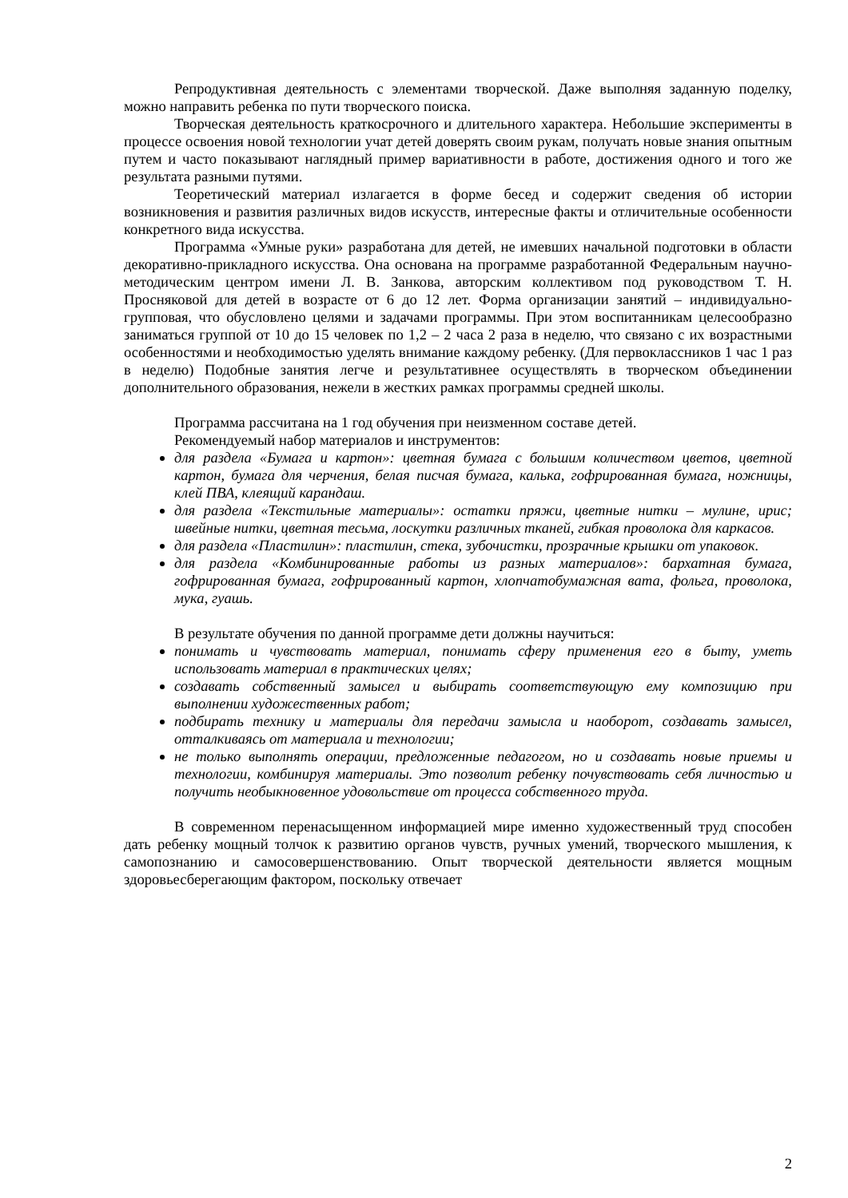Репродуктивная деятельность с элементами творческой. Даже выполняя заданную поделку, можно направить ребенка по пути творческого поиска.
Творческая деятельность краткосрочного и длительного характера. Небольшие эксперименты в процессе освоения новой технологии учат детей доверять своим рукам, получать новые знания опытным путем и часто показывают наглядный пример вариативности в работе, достижения одного и того же результата разными путями.
Теоретический материал излагается в форме бесед и содержит сведения об истории возникновения и развития различных видов искусств, интересные факты и отличительные особенности конкретного вида искусства.
Программа «Умные руки» разработана для детей, не имевших начальной подготовки в области декоративно-прикладного искусства. Она основана на программе разработанной Федеральным научно-методическим центром имени Л. В. Занкова, авторским коллективом под руководством Т. Н. Просняковой для детей в возрасте от 6 до 12 лет. Форма организации занятий – индивидуально-групповая, что обусловлено целями и задачами программы. При этом воспитанникам целесообразно заниматься группой от 10 до 15 человек по 1,2 – 2 часа 2 раза в неделю, что связано с их возрастными особенностями и необходимостью уделять внимание каждому ребенку. (Для первоклассников 1 час 1 раз в неделю) Подобные занятия легче и результативнее осуществлять в творческом объединении дополнительного образования, нежели в жестких рамках программы средней школы.
Программа рассчитана на 1 год обучения при неизменном составе детей.
Рекомендуемый набор материалов и инструментов:
для раздела «Бумага и картон»: цветная бумага с большим количеством цветов, цветной картон, бумага для черчения, белая писчая бумага, калька, гофрированная бумага, ножницы, клей ПВА, клеящий карандаш.
для раздела «Текстильные материалы»: остатки пряжи, цветные нитки – мулине, ирис; швейные нитки, цветная тесьма, лоскутки различных тканей, гибкая проволока для каркасов.
для раздела «Пластилин»: пластилин, стека, зубочистки, прозрачные крышки от упаковок.
для раздела «Комбинированные работы из разных материалов»: бархатная бумага, гофрированная бумага, гофрированный картон, хлопчатобумажная вата, фольга, проволока, мука, гуашь.
В результате обучения по данной программе дети должны научиться:
понимать и чувствовать материал, понимать сферу применения его в быту, уметь использовать материал в практических целях;
создавать собственный замысел и выбирать соответствующую ему композицию при выполнении художественных работ;
подбирать технику и материалы для передачи замысла и наоборот, создавать замысел, отталкиваясь от материала и технологии;
не только выполнять операции, предложенные педагогом, но и создавать новые приемы и технологии, комбинируя материалы. Это позволит ребенку почувствовать себя личностью и получить необыкновенное удовольствие от процесса собственного труда.
В современном перенасыщенном информацией мире именно художественный труд способен дать ребенку мощный толчок к развитию органов чувств, ручных умений, творческого мышления, к самопознанию и самосовершенствованию. Опыт творческой деятельности является мощным здоровьесберегающим фактором, поскольку отвечает
2